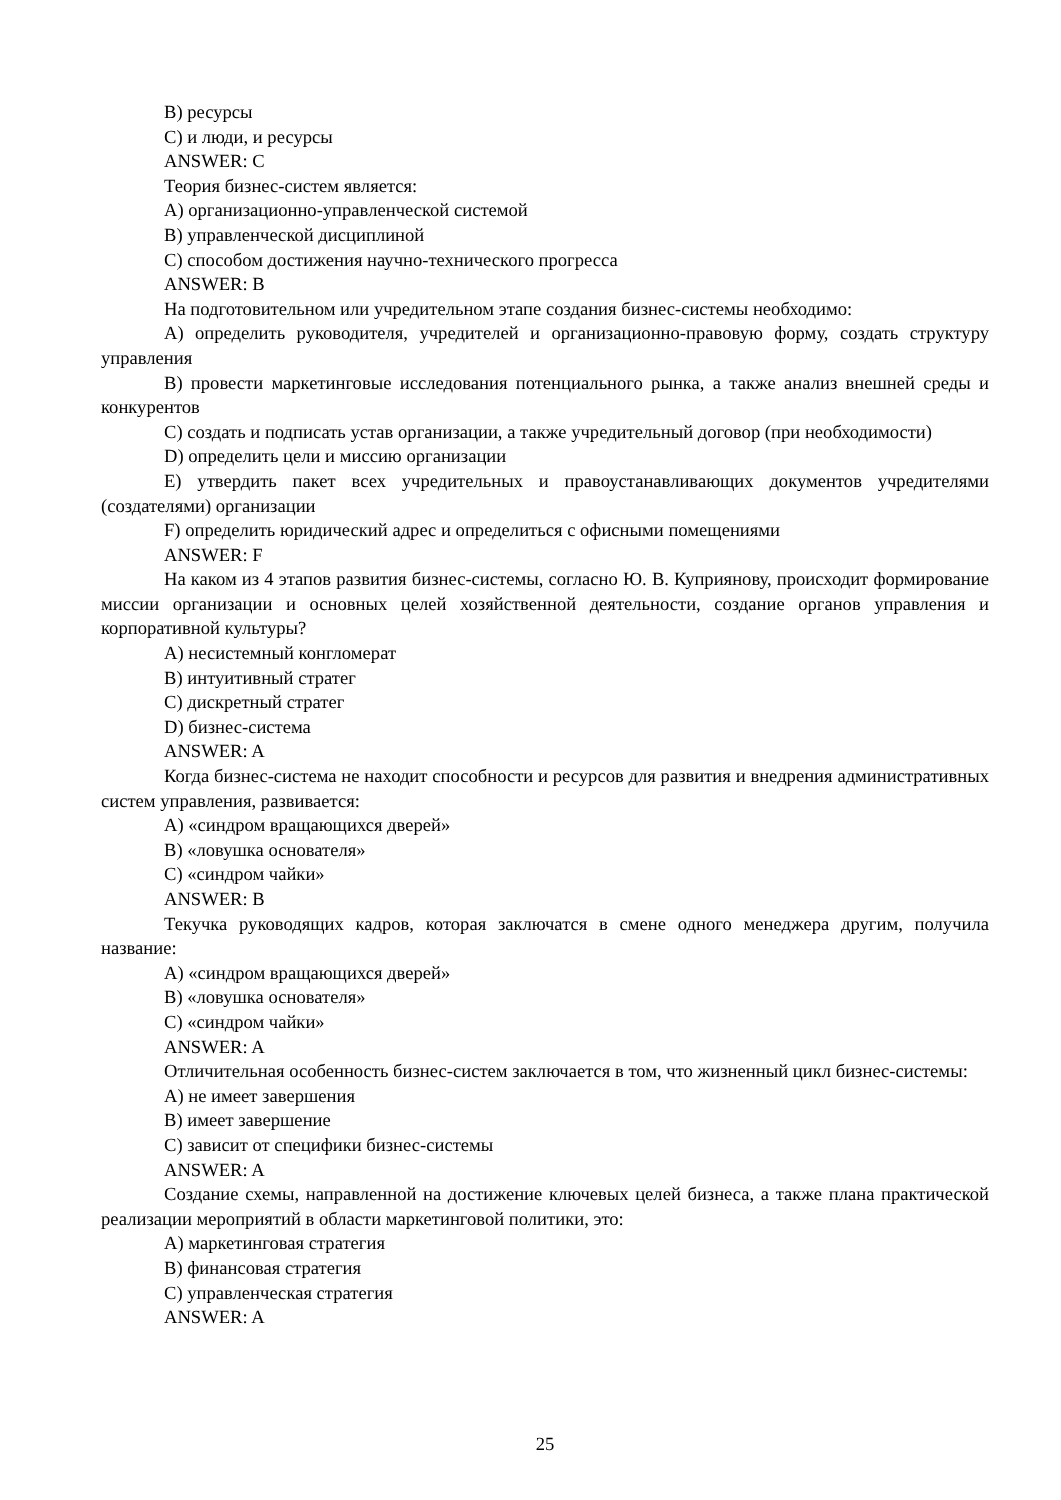B) ресурсы
C) и люди, и ресурсы
ANSWER: C
Теория бизнес-систем является:
A) организационно-управленческой системой
B) управленческой дисциплиной
C) способом достижения научно-технического прогресса
ANSWER: B
На подготовительном или учредительном этапе создания бизнес-системы необходимо:
A) определить руководителя, учредителей и организационно-правовую форму, создать структуру управления
B) провести маркетинговые исследования потенциального рынка, а также анализ внешней среды и конкурентов
C) создать и подписать устав организации, а также учредительный договор (при необходимости)
D) определить цели и миссию организации
E) утвердить пакет всех учредительных и правоустанавливающих документов учредителями (создателями) организации
F) определить юридический адрес и определиться с офисными помещениями
ANSWER: F
На каком из 4 этапов развития бизнес-системы, согласно Ю. В. Куприянову, происходит формирование миссии организации и основных целей хозяйственной деятельности, создание органов управления и корпоративной культуры?
A) несистемный конгломерат
B) интуитивный стратег
C) дискретный стратег
D) бизнес-система
ANSWER: A
Когда бизнес-система не находит способности и ресурсов для развития и внедрения административных систем управления, развивается:
A) «синдром вращающихся дверей»
B) «ловушка основателя»
C) «синдром чайки»
ANSWER: B
Текучка руководящих кадров, которая заключатся в смене одного менеджера другим, получила название:
A) «синдром вращающихся дверей»
B) «ловушка основателя»
C) «синдром чайки»
ANSWER: A
Отличительная особенность бизнес-систем заключается в том, что жизненный цикл бизнес-системы:
A) не имеет завершения
B) имеет завершение
C) зависит от специфики бизнес-системы
ANSWER: A
Создание схемы, направленной на достижение ключевых целей бизнеса, а также плана практической реализации мероприятий в области маркетинговой политики, это:
A) маркетинговая стратегия
B) финансовая стратегия
C) управленческая стратегия
ANSWER: A
25